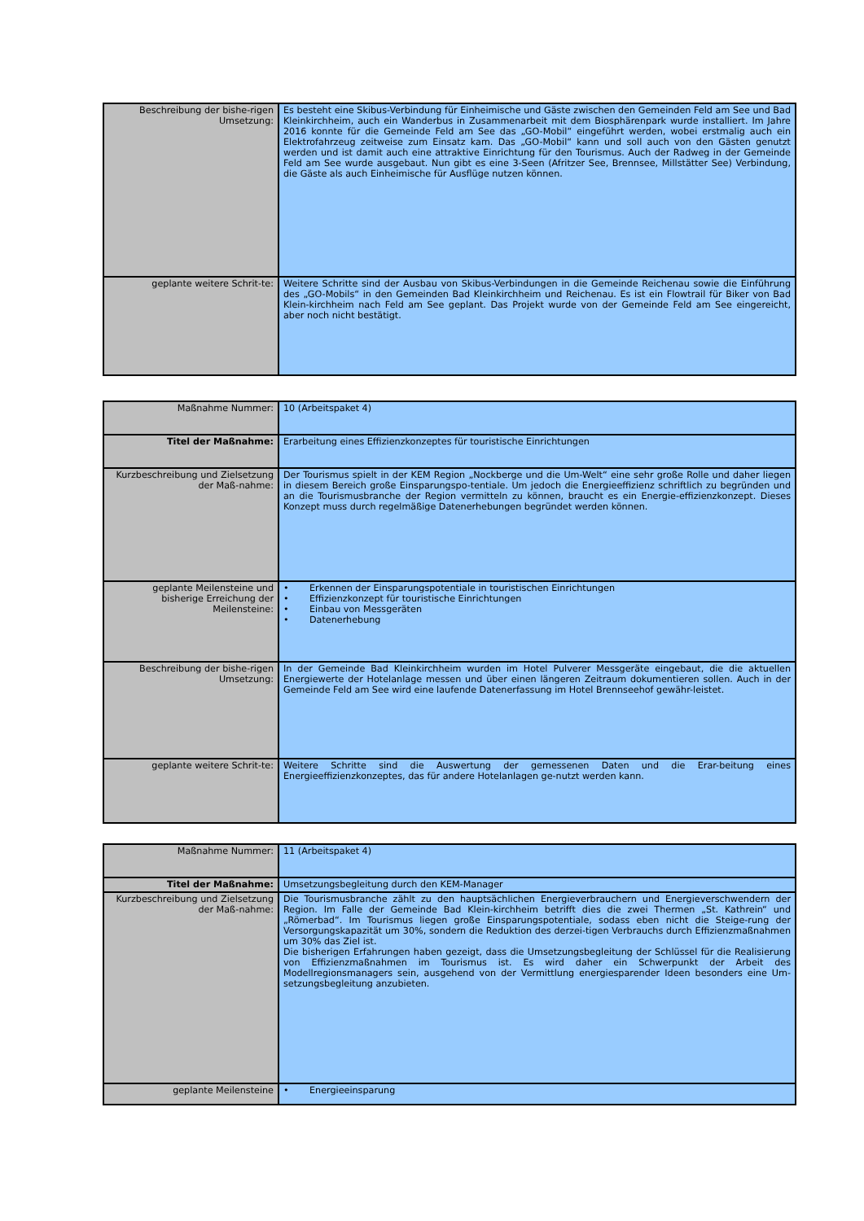| Beschreibung der bishe-rigen Umsetzung: | Es besteht eine Skibus-Verbindung für Einheimische und Gäste zwischen den Gemeinden Feld am See und Bad Kleinkirchheim, auch ein Wanderbus in Zusammenarbeit mit dem Biosphärenpark wurde installiert. Im Jahre 2016 konnte für die Gemeinde Feld am See das „GO-Mobil“ eingeführt werden, wobei erstmalig auch ein Elektrofahrzeug zeitweise zum Einsatz kam. Das „GO-Mobil“ kann und soll auch von den Gästen genutzt werden und ist damit auch eine attraktive Einrichtung für den Tourismus. Auch der Radweg in der Gemeinde Feld am See wurde ausgebaut. Nun gibt es eine 3-Seen (Afritzer See, Brennsee, Millstätter See) Verbindung, die Gäste als auch Einheimische für Ausflüge nutzen können. |
| geplante weitere Schrit-te: | Weitere Schritte sind der Ausbau von Skibus-Verbindungen in die Gemeinde Reichenau sowie die Einführung des „GO-Mobils“ in den Gemeinden Bad Kleinkirchheim und Reichenau. Es ist ein Flowtrail für Biker von Bad Klein-kirchheim nach Feld am See geplant. Das Projekt wurde von der Gemeinde Feld am See eingereicht, aber noch nicht bestätigt. |
| Maßnahme Nummer: | 10 (Arbeitspaket 4) |
| Titel der Maßnahme: | Erarbeitung eines Effizienzkonzeptes für touristische Einrichtungen |
| Kurzbeschreibung und Zielsetzung der Maß-nahme: | Der Tourismus spielt in der KEM Region „Nockberge und die Um-Welt“ eine sehr große Rolle und daher liegen in diesem Bereich große Einsparungspo-tentiale. Um jedoch die Energieeffizienz schriftlich zu begründen und an die Tourismusbranche der Region vermitteln zu können, braucht es ein Energie-effizienzkonzept. Dieses Konzept muss durch regelmäßige Datenerhebungen begründet werden können. |
| geplante Meilensteine und bisherige Erreichung der Meilensteine: | • Erkennen der Einsparungspotentiale in touristischen Einrichtungen • Effizienzkonzept für touristische Einrichtungen • Einbau von Messgeräten • Datenerhebung |
| Beschreibung der bishe-rigen Umsetzung: | In der Gemeinde Bad Kleinkirchheim wurden im Hotel Pulverer Messgeräte eingebaut, die die aktuellen Energiewerte der Hotelanlage messen und über einen längeren Zeitraum dokumentieren sollen. Auch in der Gemeinde Feld am See wird eine laufende Datenerfassung im Hotel Brennseehof gewähr-leistet. |
| geplante weitere Schrit-te: | Weitere Schritte sind die Auswertung der gemessenen Daten und die Erar-beitung eines Energieeffizienzkonzeptes, das für andere Hotelanlagen ge-nutzt werden kann. |
| Maßnahme Nummer: | 11 (Arbeitspaket 4) |
| Titel der Maßnahme: | Umsetzungsbegleitung durch den KEM-Manager |
| Kurzbeschreibung und Zielsetzung der Maß-nahme: | Die Tourismusbranche zählt zu den hauptsächlichen Energieverbrauchern und Energieverschwendern der Region. Im Falle der Gemeinde Bad Klein-kirchheim betrifft dies die zwei Thermen „St. Kathrein“ und „Römerbad“. Im Tourismus liegen große Einsparungspotentiale, sodass eben nicht die Steige-rung der Versorgungskapazität um 30%, sondern die Reduktion des derzei-tigen Verbrauchs durch Effizienzmaßnahmen um 30% das Ziel ist. Die bisherigen Erfahrungen haben gezeigt, dass die Umsetzungsbegleitung der Schlüssel für die Realisierung von Effizienzmaßnahmen im Tourismus ist. Es wird daher ein Schwerpunkt der Arbeit des Modellregionsmanagers sein, ausgehend von der Vermittlung energiesparender Ideen besonders eine Um-setzungsbegleitung anzubieten. |
| geplante Meilensteine | • Energieeinsparung |